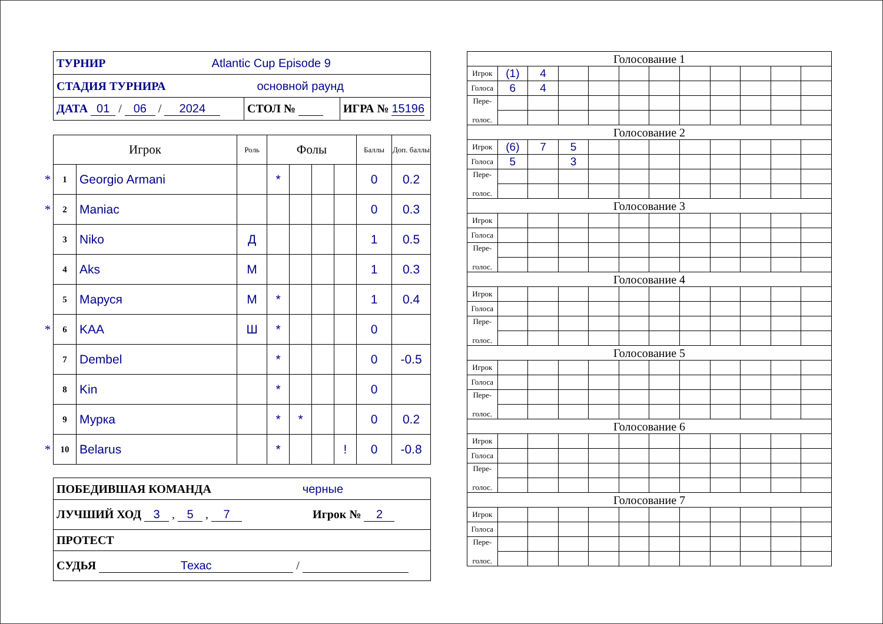| ТУРНИР Atlantic Cup Episode 9 | | |
| СТАДИЯ ТУРНИРА основной раунд | | |
| ДАТА 01 / 06 / 2024 | СТОЛ № | ИГРА № 15196 |
| | Игрок | | Роль | Фолы | | | | Баллы | Доп. баллы |
| * | 1 | Georgio Armani | | * | | | | 0 | 0.2 |
| * | 2 | Maniac | | | | | | 0 | 0.3 |
| | 3 | Niko | Д | | | | | 1 | 0.5 |
| | 4 | Aks | М | | | | | 1 | 0.3 |
| | 5 | Маруся | М | * | | | | 1 | 0.4 |
| * | 6 | KAA | Ш | * | | | | 0 | |
| | 7 | Dembel | | * | | | | 0 | -0.5 |
| | 8 | Kin | | * | | | | 0 | |
| | 9 | Мурка | | * | * | | | 0 | 0.2 |
| * | 10 | Belarus | | * | | | ! | 0 | -0.8 |
| ПОБЕДИВШАЯ КОМАНДА черные |
| ЛУЧШИЙ ХОД 3 , 5 , 7 Игрок № 2 |
| ПРОТЕСТ |
| СУДЬЯ Техас / |
| Голосование 1 | | | | | | | | | | | |
| Игрок | (1) | 4 | | | | | | | | | |
| Голоса | 6 | 4 | | | | | | | | | |
| Пере- голос. | | | | | | | | | | | |
| Голосование 2 | | | | | | | | | | | |
| Игрок | (6) | 7 | 5 | | | | | | | | |
| Голоса | 5 | | 3 | | | | | | | | |
| Пере- голос. | | | | | | | | | | | |
| Голосование 3 | | | | | | | | | | | |
| Игрок | | | | | | | | | | | |
| Голоса | | | | | | | | | | | |
| Пере- голос. | | | | | | | | | | | |
| Голосование 4 | | | | | | | | | | | |
| Игрок | | | | | | | | | | | |
| Голоса | | | | | | | | | | | |
| Пере- голос. | | | | | | | | | | | |
| Голосование 5 | | | | | | | | | | | |
| Игрок | | | | | | | | | | | |
| Голоса | | | | | | | | | | | |
| Пере- голос. | | | | | | | | | | | |
| Голосование 6 | | | | | | | | | | | |
| Игрок | | | | | | | | | | | |
| Голоса | | | | | | | | | | | |
| Пере- голос. | | | | | | | | | | | |
| Голосование 7 | | | | | | | | | | | |
| Игрок | | | | | | | | | | | |
| Голоса | | | | | | | | | | | |
| Пере- голос. | | | | | | | | | | | |